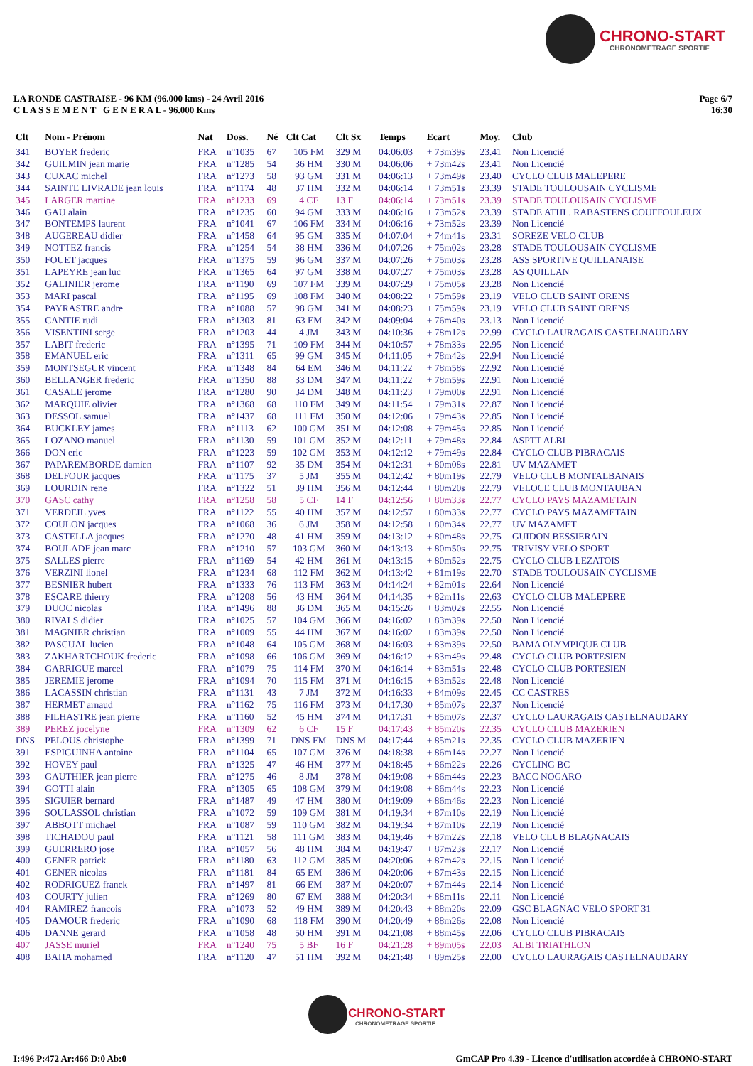CHRONO-START
CHRONOMETRAGE SPORTIF
LA RONDE CASTRAISE - 96 KM (96.000 kms) - 24 Avril 2016
C L A S S E M E N T G E N E R A L - 96.000 Kms
Page 6/7
16:30
| Clt | Nom - Prénom | Nat | Doss. | Né | Clt Cat | Clt Sx | Temps | Ecart | Moy. | Club |
| --- | --- | --- | --- | --- | --- | --- | --- | --- | --- | --- |
| 341 | BOYER frederic | FRA | n°1035 | 67 | 105 FM | 329 M | 04:06:03 | + 73m39s | 23.41 | Non Licencié |
| 342 | GUILMIN jean marie | FRA | n°1285 | 54 | 36 HM | 330 M | 04:06:06 | + 73m42s | 23.41 | Non Licencié |
| 343 | CUXAC michel | FRA | n°1273 | 58 | 93 GM | 331 M | 04:06:13 | + 73m49s | 23.40 | CYCLO CLUB MALEPERE |
| 344 | SAINTE LIVRADE jean louis | FRA | n°1174 | 48 | 37 HM | 332 M | 04:06:14 | + 73m51s | 23.39 | STADE TOULOUSAIN CYCLISME |
| 345 | LARGER martine | FRA | n°1233 | 69 | 4 CF | 13 F | 04:06:14 | + 73m51s | 23.39 | STADE TOULOUSAIN CYCLISME |
| 346 | GAU alain | FRA | n°1235 | 60 | 94 GM | 333 M | 04:06:16 | + 73m52s | 23.39 | STADE ATHL. RABASTENS COUFFOULEUX |
| 347 | BONTEMPS laurent | FRA | n°1041 | 67 | 106 FM | 334 M | 04:06:16 | + 73m52s | 23.39 | Non Licencié |
| 348 | AUGEREAU didier | FRA | n°1458 | 64 | 95 GM | 335 M | 04:07:04 | + 74m41s | 23.31 | SOREZE VELO CLUB |
| 349 | NOTTEZ francis | FRA | n°1254 | 54 | 38 HM | 336 M | 04:07:26 | + 75m02s | 23.28 | STADE TOULOUSAIN CYCLISME |
| 350 | FOUET jacques | FRA | n°1375 | 59 | 96 GM | 337 M | 04:07:26 | + 75m03s | 23.28 | ASS SPORTIVE QUILLANAISE |
| 351 | LAPEYRE jean luc | FRA | n°1365 | 64 | 97 GM | 338 M | 04:07:27 | + 75m03s | 23.28 | AS QUILLAN |
| 352 | GALINIER jerome | FRA | n°1190 | 69 | 107 FM | 339 M | 04:07:29 | + 75m05s | 23.28 | Non Licencié |
| 353 | MARI pascal | FRA | n°1195 | 69 | 108 FM | 340 M | 04:08:22 | + 75m59s | 23.19 | VELO CLUB SAINT ORENS |
| 354 | PAYRASTRE andre | FRA | n°1088 | 57 | 98 GM | 341 M | 04:08:23 | + 75m59s | 23.19 | VELO CLUB SAINT ORENS |
| 355 | CANTIE rudi | FRA | n°1303 | 81 | 63 EM | 342 M | 04:09:04 | + 76m40s | 23.13 | Non Licencié |
| 356 | VISENTINI serge | FRA | n°1203 | 44 | 4 JM | 343 M | 04:10:36 | + 78m12s | 22.99 | CYCLO LAURAGAIS CASTELNAUDARY |
| 357 | LABIT frederic | FRA | n°1395 | 71 | 109 FM | 344 M | 04:10:57 | + 78m33s | 22.95 | Non Licencié |
| 358 | EMANUEL eric | FRA | n°1311 | 65 | 99 GM | 345 M | 04:11:05 | + 78m42s | 22.94 | Non Licencié |
| 359 | MONTSEGUR vincent | FRA | n°1348 | 84 | 64 EM | 346 M | 04:11:22 | + 78m58s | 22.92 | Non Licencié |
| 360 | BELLANGER frederic | FRA | n°1350 | 88 | 33 DM | 347 M | 04:11:22 | + 78m59s | 22.91 | Non Licencié |
| 361 | CASALE jerome | FRA | n°1280 | 90 | 34 DM | 348 M | 04:11:23 | + 79m00s | 22.91 | Non Licencié |
| 362 | MARQUIE olivier | FRA | n°1368 | 68 | 110 FM | 349 M | 04:11:54 | + 79m31s | 22.87 | Non Licencié |
| 363 | DESSOL samuel | FRA | n°1437 | 68 | 111 FM | 350 M | 04:12:06 | + 79m43s | 22.85 | Non Licencié |
| 364 | BUCKLEY james | FRA | n°1113 | 62 | 100 GM | 351 M | 04:12:08 | + 79m45s | 22.85 | Non Licencié |
| 365 | LOZANO manuel | FRA | n°1130 | 59 | 101 GM | 352 M | 04:12:11 | + 79m48s | 22.84 | ASPTT ALBI |
| 366 | DON eric | FRA | n°1223 | 59 | 102 GM | 353 M | 04:12:12 | + 79m49s | 22.84 | CYCLO CLUB PIBRACAIS |
| 367 | PAPAREMBORDE damien | FRA | n°1107 | 92 | 35 DM | 354 M | 04:12:31 | + 80m08s | 22.81 | UV MAZAMET |
| 368 | DELFOUR jacques | FRA | n°1175 | 37 | 5 JM | 355 M | 04:12:42 | + 80m19s | 22.79 | VELO CLUB MONTALBANAIS |
| 369 | LOURDIN rene | FRA | n°1322 | 51 | 39 HM | 356 M | 04:12:44 | + 80m20s | 22.79 | VELOCE CLUB MONTAUBAN |
| 370 | GASC cathy | FRA | n°1258 | 58 | 5 CF | 14 F | 04:12:56 | + 80m33s | 22.77 | CYCLO PAYS MAZAMETAIN |
| 371 | VERDEIL yves | FRA | n°1122 | 55 | 40 HM | 357 M | 04:12:57 | + 80m33s | 22.77 | CYCLO PAYS MAZAMETAIN |
| 372 | COULON jacques | FRA | n°1068 | 36 | 6 JM | 358 M | 04:12:58 | + 80m34s | 22.77 | UV MAZAMET |
| 373 | CASTELLA jacques | FRA | n°1270 | 48 | 41 HM | 359 M | 04:13:12 | + 80m48s | 22.75 | GUIDON BESSIERAIN |
| 374 | BOULADE jean marc | FRA | n°1210 | 57 | 103 GM | 360 M | 04:13:13 | + 80m50s | 22.75 | TRIVISY VELO SPORT |
| 375 | SALLES pierre | FRA | n°1169 | 54 | 42 HM | 361 M | 04:13:15 | + 80m52s | 22.75 | CYCLO CLUB LEZATOIS |
| 376 | VERZINI lionel | FRA | n°1234 | 68 | 112 FM | 362 M | 04:13:42 | + 81m19s | 22.70 | STADE TOULOUSAIN CYCLISME |
| 377 | BESNIER hubert | FRA | n°1333 | 76 | 113 FM | 363 M | 04:14:24 | + 82m01s | 22.64 | Non Licencié |
| 378 | ESCARE thierry | FRA | n°1208 | 56 | 43 HM | 364 M | 04:14:35 | + 82m11s | 22.63 | CYCLO CLUB MALEPERE |
| 379 | DUOC nicolas | FRA | n°1496 | 88 | 36 DM | 365 M | 04:15:26 | + 83m02s | 22.55 | Non Licencié |
| 380 | RIVALS didier | FRA | n°1025 | 57 | 104 GM | 366 M | 04:16:02 | + 83m39s | 22.50 | Non Licencié |
| 381 | MAGNIER christian | FRA | n°1009 | 55 | 44 HM | 367 M | 04:16:02 | + 83m39s | 22.50 | Non Licencié |
| 382 | PASCUAL lucien | FRA | n°1048 | 64 | 105 GM | 368 M | 04:16:03 | + 83m39s | 22.50 | BAMA OLYMPIQUE CLUB |
| 383 | ZAKHARTCHOUK frederic | FRA | n°1098 | 66 | 106 GM | 369 M | 04:16:12 | + 83m49s | 22.48 | CYCLO CLUB PORTESIEN |
| 384 | GARRIGUE marcel | FRA | n°1079 | 75 | 114 FM | 370 M | 04:16:14 | + 83m51s | 22.48 | CYCLO CLUB PORTESIEN |
| 385 | JEREMIE jerome | FRA | n°1094 | 70 | 115 FM | 371 M | 04:16:15 | + 83m52s | 22.48 | Non Licencié |
| 386 | LACASSIN christian | FRA | n°1131 | 43 | 7 JM | 372 M | 04:16:33 | + 84m09s | 22.45 | CC CASTRES |
| 387 | HERMET arnaud | FRA | n°1162 | 75 | 116 FM | 373 M | 04:17:30 | + 85m07s | 22.37 | Non Licencié |
| 388 | FILHASTRE jean pierre | FRA | n°1160 | 52 | 45 HM | 374 M | 04:17:31 | + 85m07s | 22.37 | CYCLO LAURAGAIS CASTELNAUDARY |
| 389 | PEREZ jocelyne | FRA | n°1309 | 62 | 6 CF | 15 F | 04:17:43 | + 85m20s | 22.35 | CYCLO CLUB MAZERIEN |
| DNS | PELOUS christophe | FRA | n°1399 | 71 | DNS FM | DNS M | 04:17:44 | + 85m21s | 22.35 | CYCLO CLUB MAZERIEN |
| 391 | ESPIGUINHA antoine | FRA | n°1104 | 65 | 107 GM | 376 M | 04:18:38 | + 86m14s | 22.27 | Non Licencié |
| 392 | HOVEY paul | FRA | n°1325 | 47 | 46 HM | 377 M | 04:18:45 | + 86m22s | 22.26 | CYCLING BC |
| 393 | GAUTHIER jean pierre | FRA | n°1275 | 46 | 8 JM | 378 M | 04:19:08 | + 86m44s | 22.23 | BACC NOGARO |
| 394 | GOTTI alain | FRA | n°1305 | 65 | 108 GM | 379 M | 04:19:08 | + 86m44s | 22.23 | Non Licencié |
| 395 | SIGUIER bernard | FRA | n°1487 | 49 | 47 HM | 380 M | 04:19:09 | + 86m46s | 22.23 | Non Licencié |
| 396 | SOULASSOL christian | FRA | n°1072 | 59 | 109 GM | 381 M | 04:19:34 | + 87m10s | 22.19 | Non Licencié |
| 397 | ABBOTT michael | FRA | n°1087 | 59 | 110 GM | 382 M | 04:19:34 | + 87m10s | 22.19 | Non Licencié |
| 398 | TICHADOU paul | FRA | n°1121 | 58 | 111 GM | 383 M | 04:19:46 | + 87m22s | 22.18 | VELO CLUB BLAGNACAIS |
| 399 | GUERRERO jose | FRA | n°1057 | 56 | 48 HM | 384 M | 04:19:47 | + 87m23s | 22.17 | Non Licencié |
| 400 | GENER patrick | FRA | n°1180 | 63 | 112 GM | 385 M | 04:20:06 | + 87m42s | 22.15 | Non Licencié |
| 401 | GENER nicolas | FRA | n°1181 | 84 | 65 EM | 386 M | 04:20:06 | + 87m43s | 22.15 | Non Licencié |
| 402 | RODRIGUEZ franck | FRA | n°1497 | 81 | 66 EM | 387 M | 04:20:07 | + 87m44s | 22.14 | Non Licencié |
| 403 | COURTY julien | FRA | n°1269 | 80 | 67 EM | 388 M | 04:20:34 | + 88m11s | 22.11 | Non Licencié |
| 404 | RAMIREZ francois | FRA | n°1073 | 52 | 49 HM | 389 M | 04:20:43 | + 88m20s | 22.09 | GSC BLAGNAC VELO SPORT 31 |
| 405 | DAMOUR frederic | FRA | n°1090 | 68 | 118 FM | 390 M | 04:20:49 | + 88m26s | 22.08 | Non Licencié |
| 406 | DANNE gerard | FRA | n°1058 | 48 | 50 HM | 391 M | 04:21:08 | + 88m45s | 22.06 | CYCLO CLUB PIBRACAIS |
| 407 | JASSE muriel | FRA | n°1240 | 75 | 5 BF | 16 F | 04:21:28 | + 89m05s | 22.03 | ALBI TRIATHLON |
| 408 | BAHA mohamed | FRA | n°1120 | 47 | 51 HM | 392 M | 04:21:48 | + 89m25s | 22.00 | CYCLO LAURAGAIS CASTELNAUDARY |
CHRONO-START
CHRONOMETRAGE SPORTIF
I:496 P:472 Ar:466 D:0 Ab:0 GmCAP Pro 4.39 - Licence d'utilisation accordée à CHRONO-START